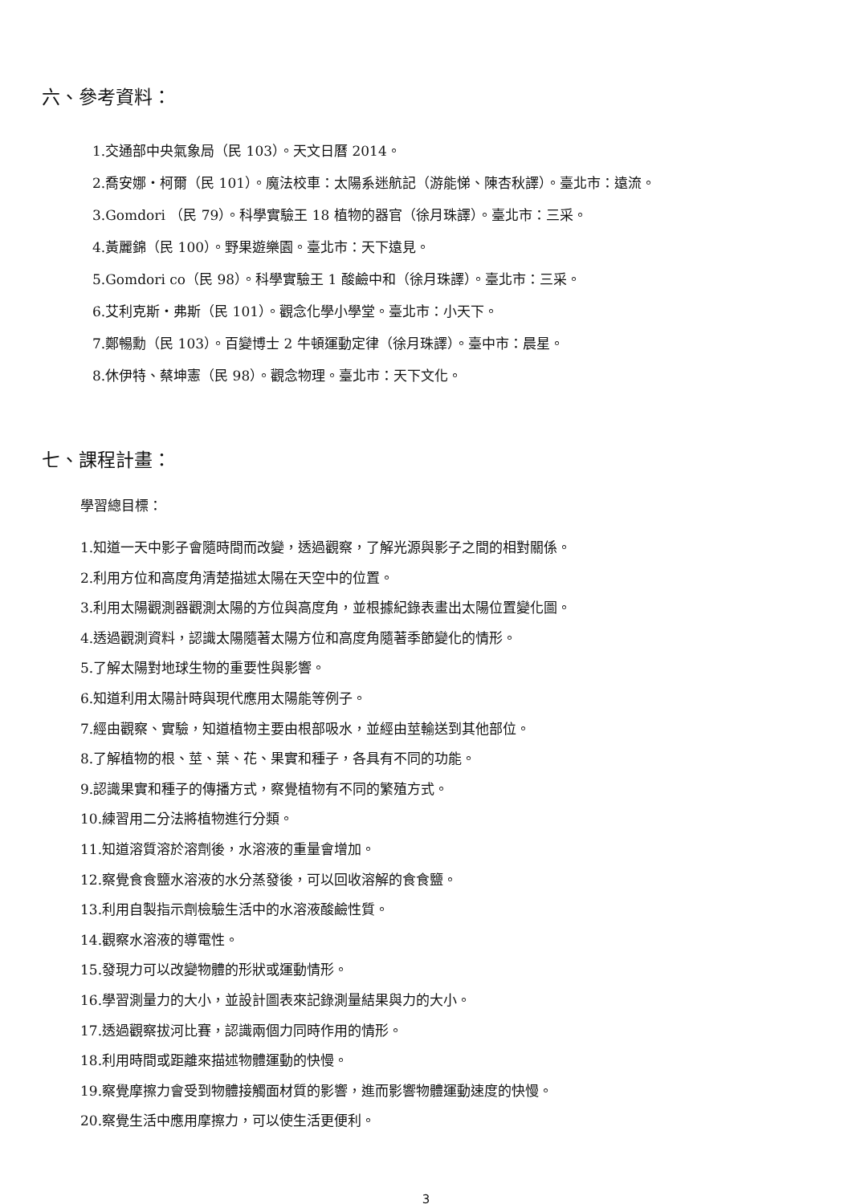六、參考資料：
1.交通部中央氣象局（民 103）。天文日曆 2014。
2.喬安娜・柯爾（民 101）。魔法校車：太陽系迷航記（游能悌、陳杏秋譯）。臺北市：遠流。
3.Gomdori （民 79）。科學實驗王 18 植物的器官（徐月珠譯）。臺北市：三采。
4.黃麗錦（民 100）。野果遊樂園。臺北市：天下遠見。
5.Gomdori co（民 98）。科學實驗王 1 酸鹼中和（徐月珠譯）。臺北市：三采。
6.艾利克斯・弗斯（民 101）。觀念化學小學堂。臺北市：小天下。
7.鄭暢勳（民 103）。百變博士 2 牛頓運動定律（徐月珠譯）。臺中市：晨星。
8.休伊特、蔡坤憲（民 98）。觀念物理。臺北市：天下文化。
七、課程計畫：
學習總目標：
1.知道一天中影子會隨時間而改變，透過觀察，了解光源與影子之間的相對關係。
2.利用方位和高度角清楚描述太陽在天空中的位置。
3.利用太陽觀測器觀測太陽的方位與高度角，並根據紀錄表畫出太陽位置變化圖。
4.透過觀測資料，認識太陽隨著太陽方位和高度角隨著季節變化的情形。
5.了解太陽對地球生物的重要性與影響。
6.知道利用太陽計時與現代應用太陽能等例子。
7.經由觀察、實驗，知道植物主要由根部吸水，並經由莖輸送到其他部位。
8.了解植物的根、莖、葉、花、果實和種子，各具有不同的功能。
9.認識果實和種子的傳播方式，察覺植物有不同的繁殖方式。
10.練習用二分法將植物進行分類。
11.知道溶質溶於溶劑後，水溶液的重量會增加。
12.察覺食食鹽水溶液的水分蒸發後，可以回收溶解的食食鹽。
13.利用自製指示劑檢驗生活中的水溶液酸鹼性質。
14.觀察水溶液的導電性。
15.發現力可以改變物體的形狀或運動情形。
16.學習測量力的大小，並設計圖表來記錄測量結果與力的大小。
17.透過觀察拔河比賽，認識兩個力同時作用的情形。
18.利用時間或距離來描述物體運動的快慢。
19.察覺摩擦力會受到物體接觸面材質的影響，進而影響物體運動速度的快慢。
20.察覺生活中應用摩擦力，可以使生活更便利。
3